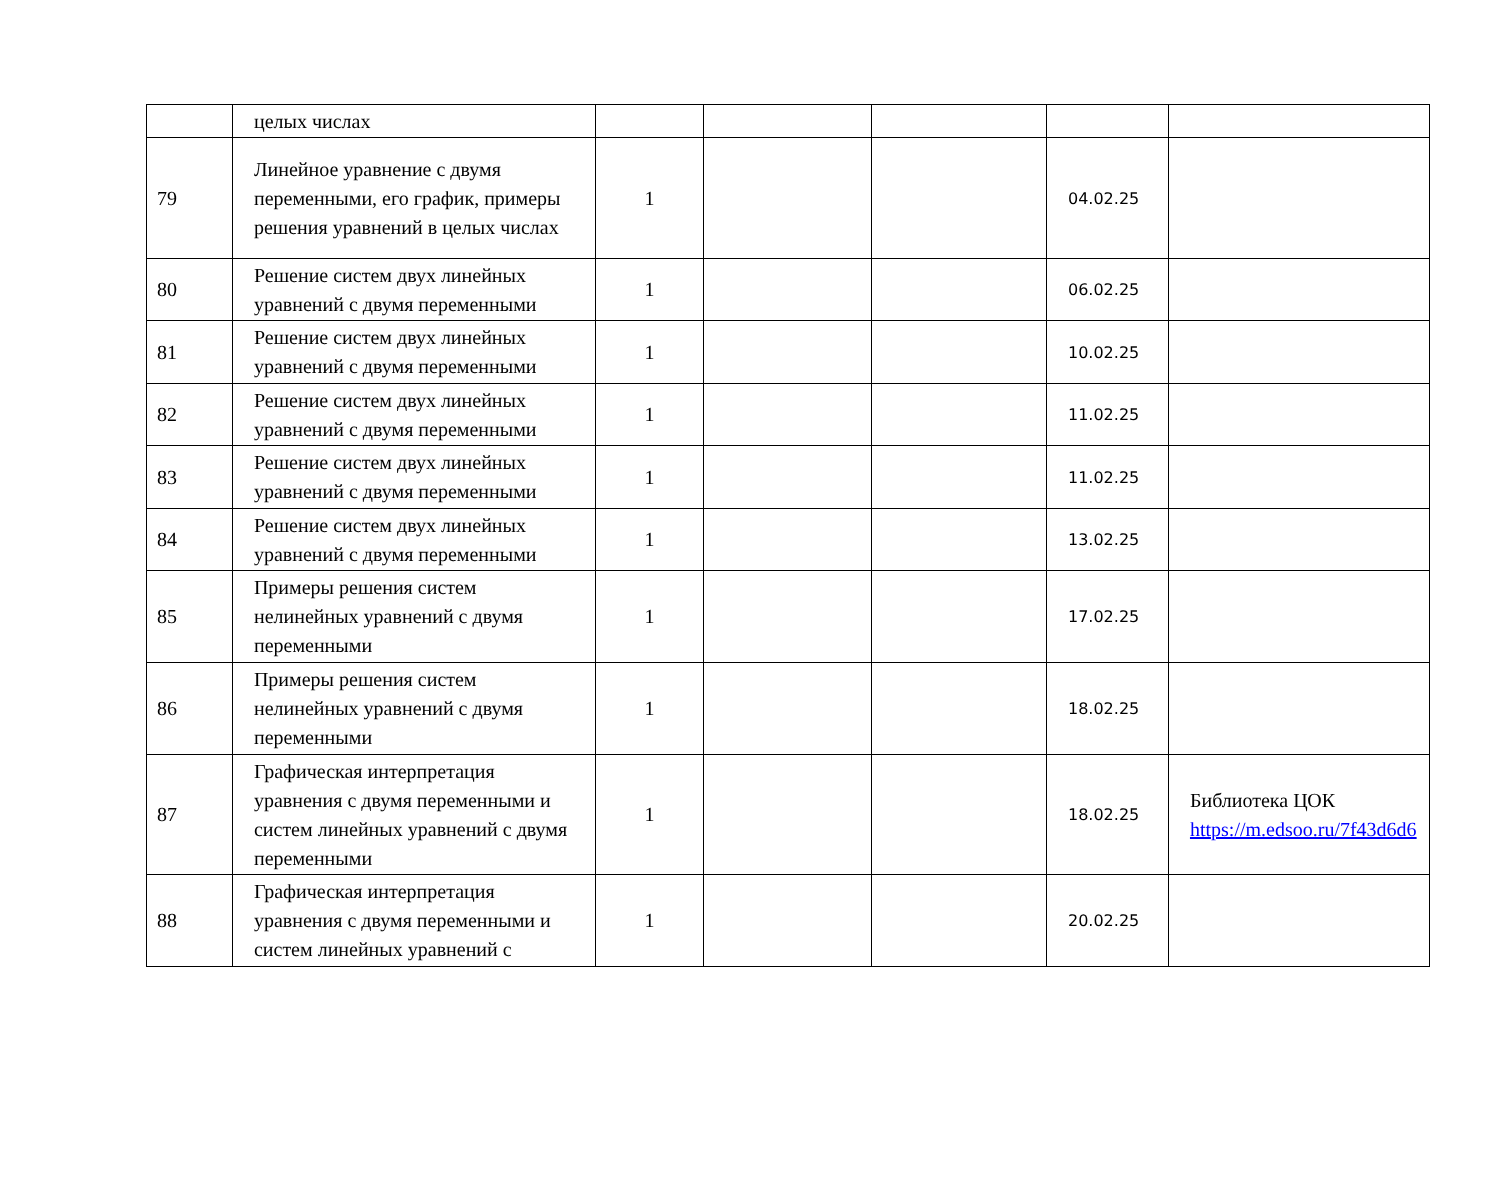| | целых числах | | | | | |
| 79 | Линейное уравнение с двумя переменными, его график, примеры решения уравнений в целых числах | 1 | | | 04.02.25 | |
| 80 | Решение систем двух линейных уравнений с двумя переменными | 1 | | | 06.02.25 | |
| 81 | Решение систем двух линейных уравнений с двумя переменными | 1 | | | 10.02.25 | |
| 82 | Решение систем двух линейных уравнений с двумя переменными | 1 | | | 11.02.25 | |
| 83 | Решение систем двух линейных уравнений с двумя переменными | 1 | | | 11.02.25 | |
| 84 | Решение систем двух линейных уравнений с двумя переменными | 1 | | | 13.02.25 | |
| 85 | Примеры решения систем нелинейных уравнений с двумя переменными | 1 | | | 17.02.25 | |
| 86 | Примеры решения систем нелинейных уравнений с двумя переменными | 1 | | | 18.02.25 | |
| 87 | Графическая интерпретация уравнения с двумя переменными и систем линейных уравнений с двумя переменными | 1 | | | 18.02.25 | Библиотека ЦОК https://m.edsoo.ru/7f43d6d6 |
| 88 | Графическая интерпретация уравнения с двумя переменными и систем линейных уравнений с | 1 | | | 20.02.25 | |